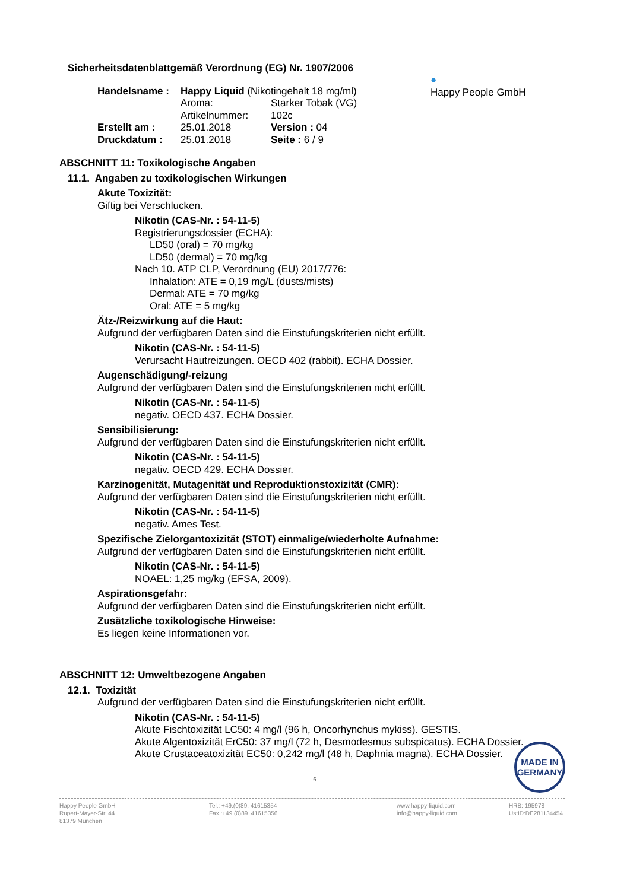●
Happy People GmbH
Sicherheitsdatenblattgemäß Verordnung (EG) Nr. 1907/2006
Handelsname :
Happy Liquid (Nikotingehalt 18 mg/ml)
Aroma:
Starker Tobak (VG)
Artikelnummer:
102c
Erstellt am :
25.01.2018
Version : 04
Druckdatum :
25.01.2018
Seite : 6 / 9
ABSCHNITT 11: Toxikologische Angaben
11.1. Angaben zu toxikologischen Wirkungen
Akute Toxizität:
Giftig bei Verschlucken.
Nikotin (CAS-Nr. : 54-11-5)
Registrierungsdossier (ECHA):
LD50 (oral) = 70 mg/kg
LD50 (dermal) = 70 mg/kg
Nach 10. ATP CLP, Verordnung (EU) 2017/776:
Inhalation: ATE = 0,19 mg/L (dusts/mists)
Dermal: ATE = 70 mg/kg
Oral: ATE = 5 mg/kg
Ätz-/Reizwirkung auf die Haut:
Aufgrund der verfügbaren Daten sind die Einstufungskriterien nicht erfüllt.
Nikotin (CAS-Nr. : 54-11-5)
Verursacht Hautreizungen. OECD 402 (rabbit). ECHA Dossier.
Augenschädigung/-reizung
Aufgrund der verfügbaren Daten sind die Einstufungskriterien nicht erfüllt.
Nikotin (CAS-Nr. : 54-11-5)
negativ. OECD 437. ECHA Dossier.
Sensibilisierung:
Aufgrund der verfügbaren Daten sind die Einstufungskriterien nicht erfüllt.
Nikotin (CAS-Nr. : 54-11-5)
negativ. OECD 429. ECHA Dossier.
Karzinogenität, Mutagenität und Reproduktionstoxizität (CMR):
Aufgrund der verfügbaren Daten sind die Einstufungskriterien nicht erfüllt.
Nikotin (CAS-Nr. : 54-11-5)
negativ. Ames Test.
Spezifische Zielorgantoxizität (STOT) einmalige/wiederholte Aufnahme:
Aufgrund der verfügbaren Daten sind die Einstufungskriterien nicht erfüllt.
Nikotin (CAS-Nr. : 54-11-5)
NOAEL: 1,25 mg/kg (EFSA, 2009).
Aspirationsgefahr:
Aufgrund der verfügbaren Daten sind die Einstufungskriterien nicht erfüllt.
Zusätzliche toxikologische Hinweise:
Es liegen keine Informationen vor.
ABSCHNITT 12: Umweltbezogene Angaben
12.1. Toxizität
Aufgrund der verfügbaren Daten sind die Einstufungskriterien nicht erfüllt.
Nikotin (CAS-Nr. : 54-11-5)
Akute Fischtoxizität LC50: 4 mg/l (96 h, Oncorhynchus mykiss). GESTIS.
Akute Algentoxizität ErC50: 37 mg/l (72 h, Desmodesmus subspicatus). ECHA Dossier.
Akute Crustaceatoxizität EC50: 0,242 mg/l (48 h, Daphnia magna). ECHA Dossier.
6
MADE IN
GERMANY
Happy People GmbH
Rupert-Mayer-Str. 44
81379 München
Tel.: +49.(0)89. 41615354
Fax.:+49.(0)89. 41615356
www.happy-liquid.com
info@happy-liquid.com
HRB: 195978
UstID:DE281134454